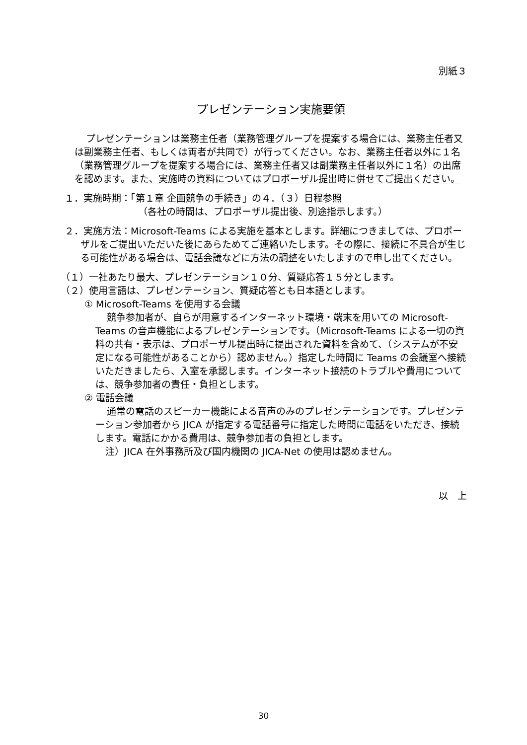別紙３
プレゼンテーション実施要領
プレゼンテーションは業務主任者（業務管理グループを提案する場合には、業務主任者又は副業務主任者、もしくは両者が共同で）が行ってください。なお、業務主任者以外に１名（業務管理グループを提案する場合には、業務主任者又は副業務主任者以外に１名）の出席を認めます。また、実施時の資料についてはプロポーザル提出時に併せてご提出ください。
１．実施時期：「第１章 企画競争の手続き」の４．（３）日程参照
（各社の時間は、プロポーザル提出後、別途指示します。）
２．実施方法：Microsoft-Teams による実施を基本とします。詳細につきましては、プロポーザルをご提出いただいた後にあらためてご連絡いたします。その際に、接続に不具合が生じる可能性がある場合は、電話会議などに方法の調整をいたしますので申し出てください。
（１）一社あたり最大、プレゼンテーション１０分、質疑応答１５分とします。
（２）使用言語は、プレゼンテーション、質疑応答とも日本語とします。
① Microsoft-Teams を使用する会議
競争参加者が、自らが用意するインターネット環境・端末を用いての Microsoft-Teams の音声機能によるプレゼンテーションです。（Microsoft-Teams による一切の資料の共有・表示は、プロポーザル提出時に提出された資料を含めて、（システムが不安定になる可能性があることから）認めません。）指定した時間に Teams の会議室へ接続いただきましたら、入室を承認します。インターネット接続のトラブルや費用については、競争参加者の責任・負担とします。
② 電話会議
通常の電話のスピーカー機能による音声のみのプレゼンテーションです。プレゼンテーション参加者から JICA が指定する電話番号に指定した時間に電話をいただき、接続します。電話にかかる費用は、競争参加者の負担とします。
注）JICA 在外事務所及び国内機関の JICA-Net の使用は認めません。
以　上
30